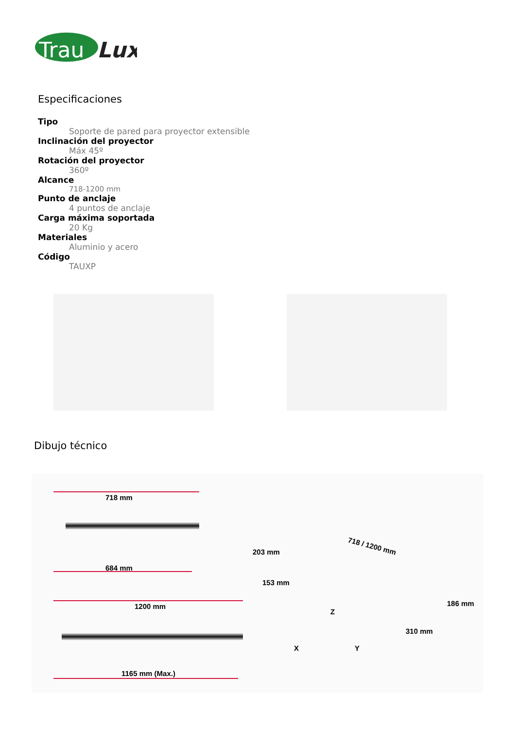Trau
Lux
Especificaciones
Tipo
Soporte de pared para proyector extensible
Inclinación del proyector
Máx 45º
Rotación del proyector
360º
Alcance
718-1200 mm
Punto de anclaje
4 puntos de anclaje
Carga máxima soportada
20 Kg
Materiales
Aluminio y acero
Código
TAUXP
Dibujo técnico
718 mm
684 mm
1200 mm
1165 mm (Max.)
203 mm
153 mm
718 / 1200 mm
186 mm
310 mm
Z
X Y